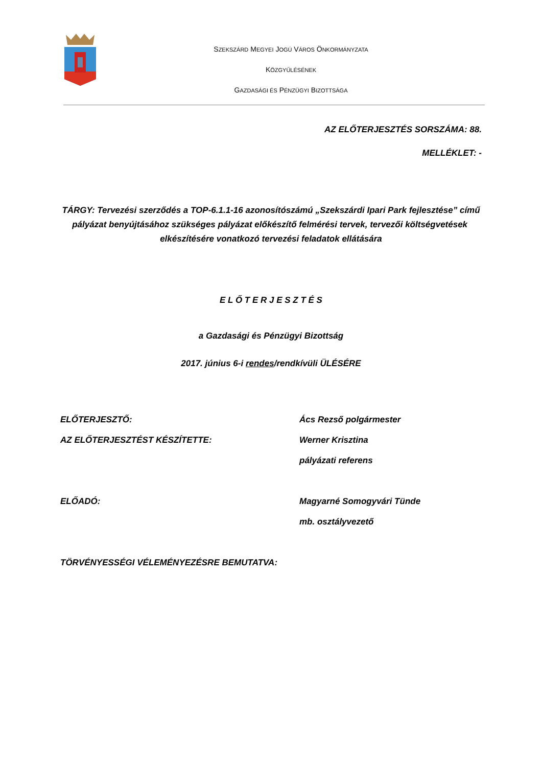SZEKSZÁRD MEGYEI JOGÚ VÁROS ÖNKORMÁNYZATA
KÖZGYŰLÉSÉNEK
GAZDASÁGI ÉS PÉNZÜGYI BIZOTTSÁGA
AZ ELŐTERJESZTÉS SORSZÁMA: 88.
MELLÉKLET: -
TÁRGY: Tervezési szerződés a TOP-6.1.1-16 azonosítószámú „Szekszárdi Ipari Park fejlesztése” című pályázat benyújtásához szükséges pályázat előkészítő felmérési tervek, tervezői költségvetések elkészítésére vonatkozó tervezési feladatok ellátására
E L Ő T E R J E S Z T É S
a Gazdasági és Pénzügyi Bizottság
2017. június 6-i rendes/rendkívüli ÜLÉSÉRE
ELŐTERJESZTŐ: Ács Rezső polgármester
AZ ELŐTERJESZTÉST KÉSZÍTETTE: Werner Krisztina
pályázati referens
ELŐADÓ: Magyarné Somogyvári Tünde
mb. osztályvezető
TÖRVÉNYESSÉGI VÉLEMÉNYEZÉSRE BEMUTATVA: